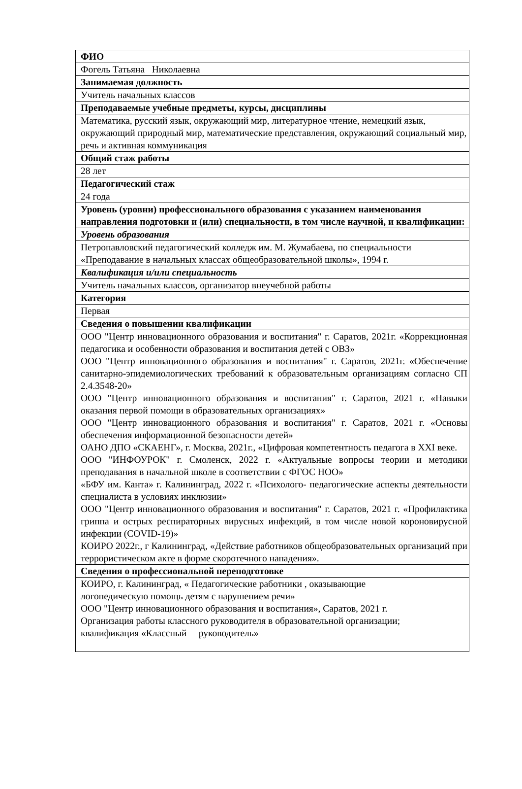| ФИО |
| Фогель Татьяна Николаевна |
| Занимаемая должность |
| Учитель начальных классов |
| Преподаваемые учебные предметы, курсы, дисциплины |
| Математика, русский язык, окружающий мир, литературное чтение, немецкий язык, окружающий природный мир, математические представления, окружающий социальный мир, речь и активная коммуникация |
| Общий стаж работы |
| 28 лет |
| Педагогический стаж |
| 24 года |
| Уровень (уровни) профессионального образования с указанием наименования направления подготовки и (или) специальности, в том числе научной, и квалификации: |
| Уровень образования |
| Петропавловский педагогический колледж им. М. Жумабаева, по специальности «Преподавание в начальных классах общеобразовательной школы», 1994 г. |
| Квалификация и/или специальность |
| Учитель начальных классов, организатор внеучебной работы |
| Категория |
| Первая |
| Сведения о повышении квалификации |
| ООО "Центр инновационного образования и воспитания" г. Саратов, 2021г. «Коррекционная педагогика и особенности образования и воспитания детей с ОВЗ» ООО "Центр инновационного образования и воспитания" г. Саратов, 2021г. «Обеспечение санитарно-эпидемиологических требований к образовательным организациям согласно СП 2.4.3548-20» ООО "Центр инновационного образования и воспитания" г. Саратов, 2021 г. «Навыки оказания первой помощи в образовательных организациях» ООО "Центр инновационного образования и воспитания" г. Саратов, 2021 г. «Основы обеспечения информационной безопасности детей» ОАНО ДПО «СКАЕНГ», г. Москва, 2021г., «Цифровая компетентность педагога в XXI веке. ООО "ИНФОУРОК" г. Смоленск, 2022 г. «Актуальные вопросы теории и методики преподавания в начальной школе в соответствии с ФГОС НОО» «БФУ им. Канта» г. Калининград, 2022 г. «Психолого- педагогические аспекты деятельности специалиста в условиях инклюзии» ООО "Центр инновационного образования и воспитания" г. Саратов, 2021 г. «Профилактика гриппа и острых респираторных вирусных инфекций, в том числе новой короновирусной инфекции (COVID-19)» КОИРО 2022г., г Калининград, «Действие работников общеобразовательных организаций при террористическом акте в форме скоротечного нападения». |
| Сведения о профессиональной переподготовке |
| КОИРО, г. Калининград, « Педагогические работники , оказывающие логопедическую помощь детям с нарушением речи» ООО "Центр инновационного образования и воспитания», Саратов, 2021 г. Организация работы классного руководителя в образовательной организации; квалификация «Классный руководитель» |